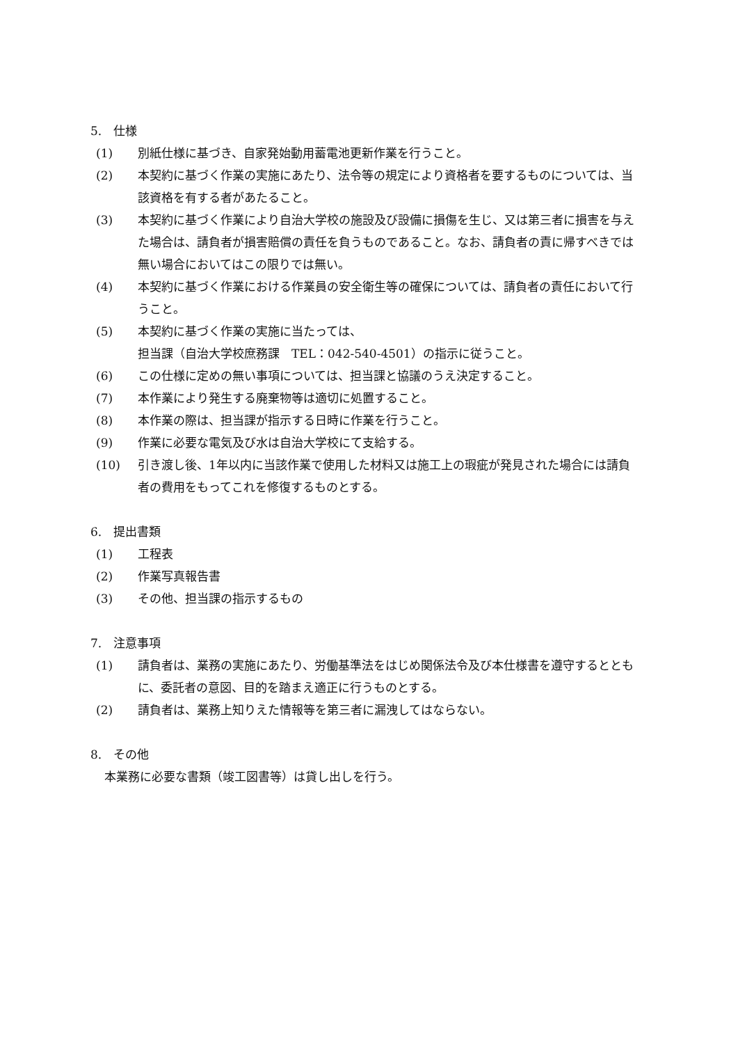5.　仕様
(1) 別紙仕様に基づき、自家発始動用蓄電池更新作業を行うこと。
(2) 本契約に基づく作業の実施にあたり、法令等の規定により資格者を要するものについては、当該資格を有する者があたること。
(3) 本契約に基づく作業により自治大学校の施設及び設備に損傷を生じ、又は第三者に損害を与えた場合は、請負者が損害賠償の責任を負うものであること。なお、請負者の責に帰すべきでは無い場合においてはこの限りでは無い。
(4) 本契約に基づく作業における作業員の安全衛生等の確保については、請負者の責任において行うこと。
(5) 本契約に基づく作業の実施に当たっては、
担当課（自治大学校庶務課　TEL：042-540-4501）の指示に従うこと。
(6) この仕様に定めの無い事項については、担当課と協議のうえ決定すること。
(7) 本作業により発生する廃棄物等は適切に処置すること。
(8) 本作業の際は、担当課が指示する日時に作業を行うこと。
(9) 作業に必要な電気及び水は自治大学校にて支給する。
(10) 引き渡し後、1年以内に当該作業で使用した材料又は施工上の瑕疵が発見された場合には請負者の費用をもってこれを修復するものとする。
6.　提出書類
(1) 工程表
(2) 作業写真報告書
(3) その他、担当課の指示するもの
7.　注意事項
(1) 請負者は、業務の実施にあたり、労働基準法をはじめ関係法令及び本仕様書を遵守するとともに、委託者の意図、目的を踏まえ適正に行うものとする。
(2) 請負者は、業務上知りえた情報等を第三者に漏洩してはならない。
8.　その他
本業務に必要な書類（竣工図書等）は貸し出しを行う。